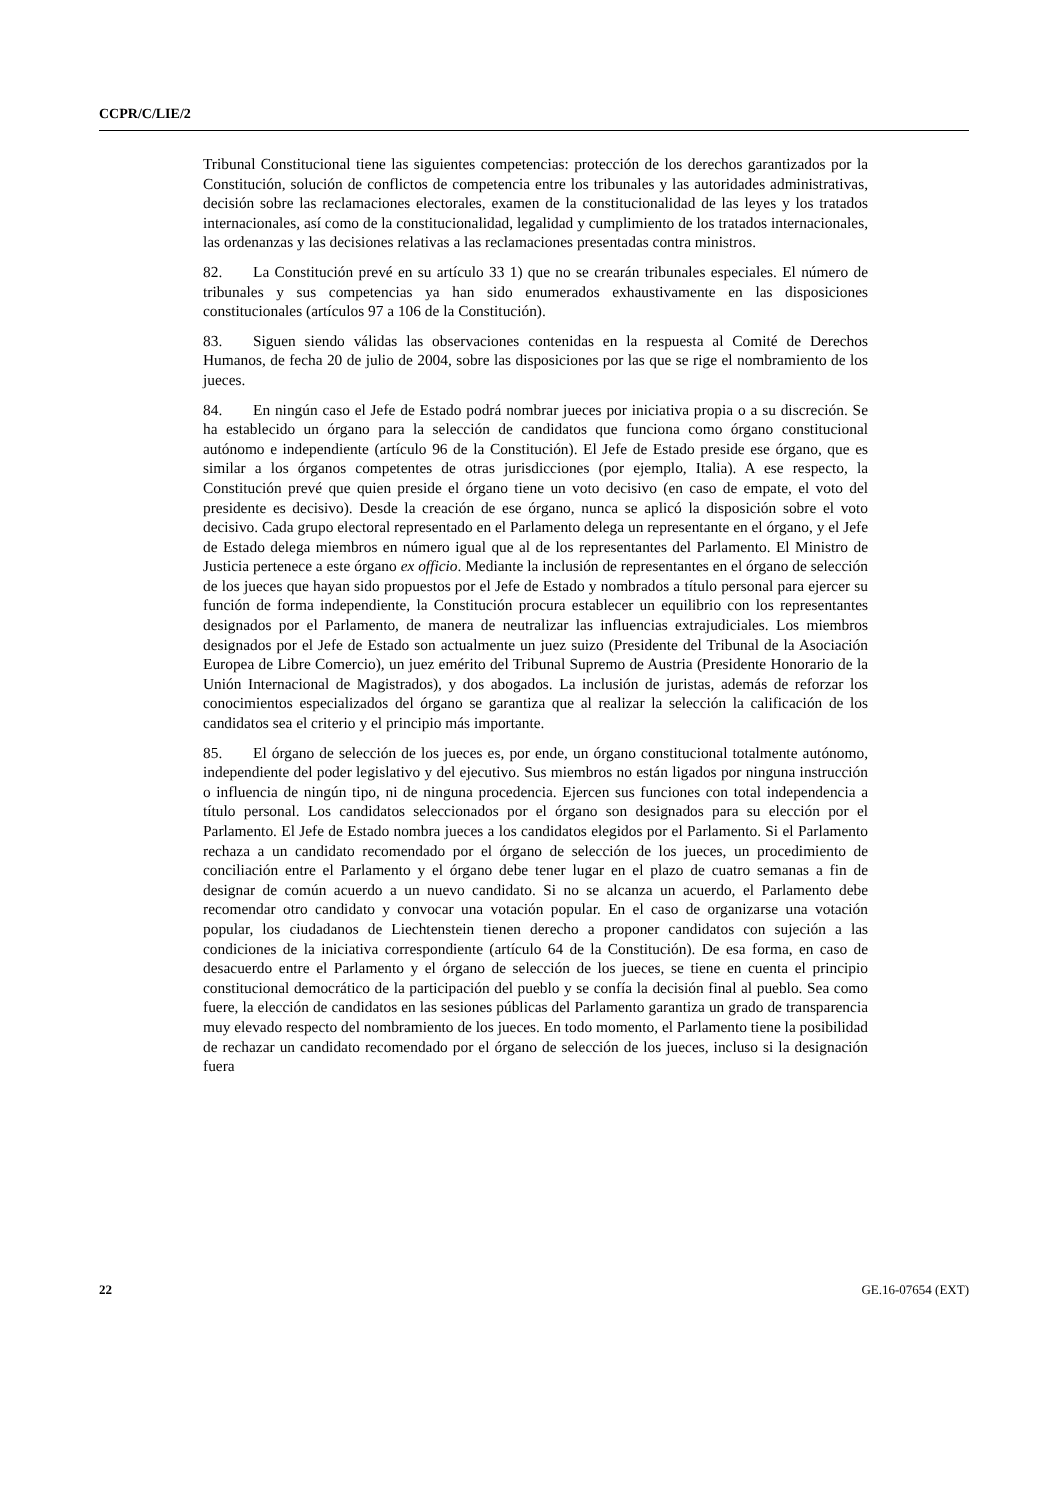CCPR/C/LIE/2
Tribunal Constitucional tiene las siguientes competencias: protección de los derechos garantizados por la Constitución, solución de conflictos de competencia entre los tribunales y las autoridades administrativas, decisión sobre las reclamaciones electorales, examen de la constitucionalidad de las leyes y los tratados internacionales, así como de la constitucionalidad, legalidad y cumplimiento de los tratados internacionales, las ordenanzas y las decisiones relativas a las reclamaciones presentadas contra ministros.
82. La Constitución prevé en su artículo 33 1) que no se crearán tribunales especiales. El número de tribunales y sus competencias ya han sido enumerados exhaustivamente en las disposiciones constitucionales (artículos 97 a 106 de la Constitución).
83. Siguen siendo válidas las observaciones contenidas en la respuesta al Comité de Derechos Humanos, de fecha 20 de julio de 2004, sobre las disposiciones por las que se rige el nombramiento de los jueces.
84. En ningún caso el Jefe de Estado podrá nombrar jueces por iniciativa propia o a su discreción. Se ha establecido un órgano para la selección de candidatos que funciona como órgano constitucional autónomo e independiente (artículo 96 de la Constitución). El Jefe de Estado preside ese órgano, que es similar a los órganos competentes de otras jurisdicciones (por ejemplo, Italia). A ese respecto, la Constitución prevé que quien preside el órgano tiene un voto decisivo (en caso de empate, el voto del presidente es decisivo). Desde la creación de ese órgano, nunca se aplicó la disposición sobre el voto decisivo. Cada grupo electoral representado en el Parlamento delega un representante en el órgano, y el Jefe de Estado delega miembros en número igual que al de los representantes del Parlamento. El Ministro de Justicia pertenece a este órgano ex officio. Mediante la inclusión de representantes en el órgano de selección de los jueces que hayan sido propuestos por el Jefe de Estado y nombrados a título personal para ejercer su función de forma independiente, la Constitución procura establecer un equilibrio con los representantes designados por el Parlamento, de manera de neutralizar las influencias extrajudiciales. Los miembros designados por el Jefe de Estado son actualmente un juez suizo (Presidente del Tribunal de la Asociación Europea de Libre Comercio), un juez emérito del Tribunal Supremo de Austria (Presidente Honorario de la Unión Internacional de Magistrados), y dos abogados. La inclusión de juristas, además de reforzar los conocimientos especializados del órgano se garantiza que al realizar la selección la calificación de los candidatos sea el criterio y el principio más importante.
85. El órgano de selección de los jueces es, por ende, un órgano constitucional totalmente autónomo, independiente del poder legislativo y del ejecutivo. Sus miembros no están ligados por ninguna instrucción o influencia de ningún tipo, ni de ninguna procedencia. Ejercen sus funciones con total independencia a título personal. Los candidatos seleccionados por el órgano son designados para su elección por el Parlamento. El Jefe de Estado nombra jueces a los candidatos elegidos por el Parlamento. Si el Parlamento rechaza a un candidato recomendado por el órgano de selección de los jueces, un procedimiento de conciliación entre el Parlamento y el órgano debe tener lugar en el plazo de cuatro semanas a fin de designar de común acuerdo a un nuevo candidato. Si no se alcanza un acuerdo, el Parlamento debe recomendar otro candidato y convocar una votación popular. En el caso de organizarse una votación popular, los ciudadanos de Liechtenstein tienen derecho a proponer candidatos con sujeción a las condiciones de la iniciativa correspondiente (artículo 64 de la Constitución). De esa forma, en caso de desacuerdo entre el Parlamento y el órgano de selección de los jueces, se tiene en cuenta el principio constitucional democrático de la participación del pueblo y se confía la decisión final al pueblo. Sea como fuere, la elección de candidatos en las sesiones públicas del Parlamento garantiza un grado de transparencia muy elevado respecto del nombramiento de los jueces. En todo momento, el Parlamento tiene la posibilidad de rechazar un candidato recomendado por el órgano de selección de los jueces, incluso si la designación fuera
22 GE.16-07654 (EXT)